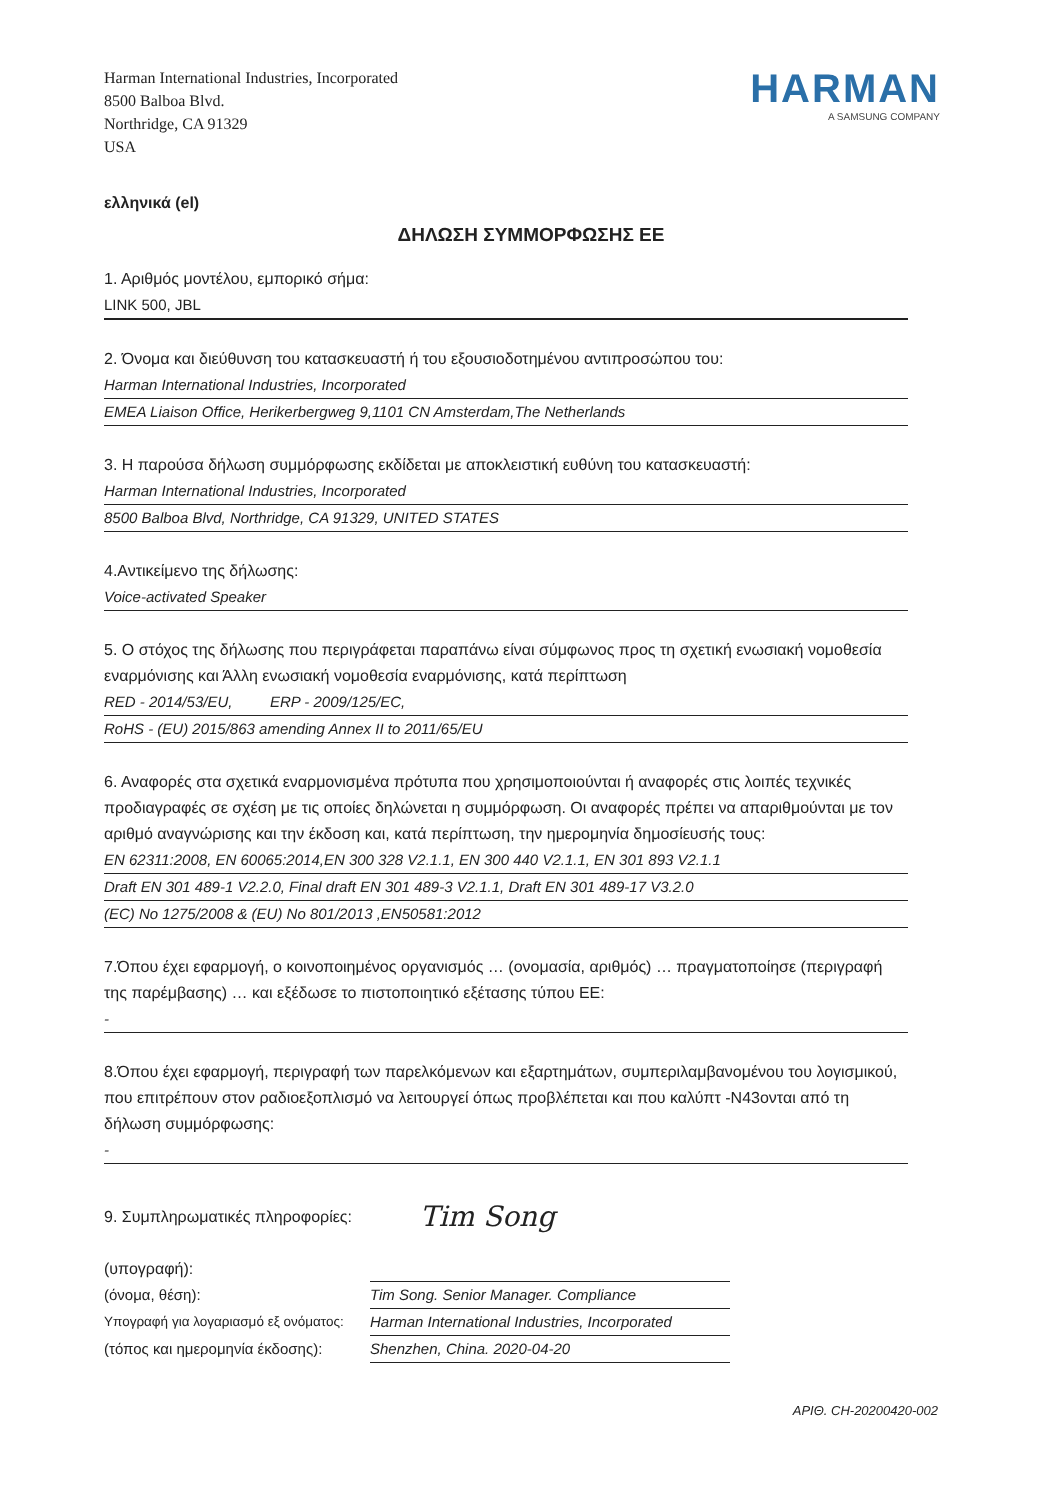Harman International Industries, Incorporated
8500 Balboa Blvd.
Northridge, CA 91329
USA
HARMAN
A SAMSUNG COMPANY
ελληνικά (el)
ΔΗΛΩΣΗ ΣΥΜΜΟΡΦΩΣΗΣ ΕΕ
1. Αριθμός μοντέλου, εμπορικό σήμα:
LINK 500, JBL
2. Όνομα και διεύθυνση του κατασκευαστή ή του εξουσιοδοτημένου αντιπροσώπου του:
Harman International Industries, Incorporated
EMEA Liaison Office, Herikerbergweg 9,1101 CN Amsterdam,The Netherlands
3. Η παρούσα δήλωση συμμόρφωσης εκδίδεται με αποκλειστική ευθύνη του κατασκευαστή:
Harman International Industries, Incorporated
8500 Balboa Blvd, Northridge, CA 91329, UNITED STATES
4.Αντικείμενο της δήλωσης:
Voice-activated Speaker
5. Ο στόχος της δήλωσης που περιγράφεται παραπάνω είναι σύμφωνος προς τη σχετική ενωσιακή νομοθεσία εναρμόνισης και Άλλη ενωσιακή νομοθεσία εναρμόνισης, κατά περίπτωση
RED - 2014/53/EU, ERP - 2009/125/EC,
RoHS - (EU) 2015/863 amending Annex II to 2011/65/EU
6. Αναφορές στα σχετικά εναρμονισμένα πρότυπα που χρησιμοποιούνται ή αναφορές στις λοιπές τεχνικές προδιαγραφές σε σχέση με τις οποίες δηλώνεται η συμμόρφωση. Οι αναφορές πρέπει να απαριθμούνται με τον αριθμό αναγνώρισης και την έκδοση και, κατά περίπτωση, την ημερομηνία δημοσίευσής τους:
EN 62311:2008, EN 60065:2014,EN 300 328 V2.1.1, EN 300 440 V2.1.1, EN 301 893 V2.1.1
Draft EN 301 489-1 V2.2.0, Final draft EN 301 489-3 V2.1.1, Draft EN 301 489-17 V3.2.0
(EC) No 1275/2008 & (EU) No 801/2013 ,EN50581:2012
7.Όπου έχει εφαρμογή, ο κοινοποιημένος οργανισμός … (ονομασία, αριθμός) … πραγματοποίησε (περιγραφή της παρέμβασης) … και εξέδωσε το πιστοποιητικό εξέτασης τύπου ΕΕ:
-
8.Όπου έχει εφαρμογή, περιγραφή των παρελκόμενων και εξαρτημάτων, συμπεριλαμβανομένου του λογισμικού, που επιτρέπουν στον ραδιοεξοπλισμό να λειτουργεί όπως προβλέπεται και που καλύπτ -N43ονται από τη δήλωση συμμόρφωσης:
-
9. Συμπληρωματικές πληροφορίες:
(υπογραφή):
Tim Song
(όνομα, θέση):
Tim Song. Senior Manager. Compliance
Υπογραφή για λογαριασμό εξ ονόματος:
Harman International Industries, Incorporated
(τόπος και ημερομηνία έκδοσης):
Shenzhen, China. 2020-04-20
ΑΡΙΘ. CH-20200420-002